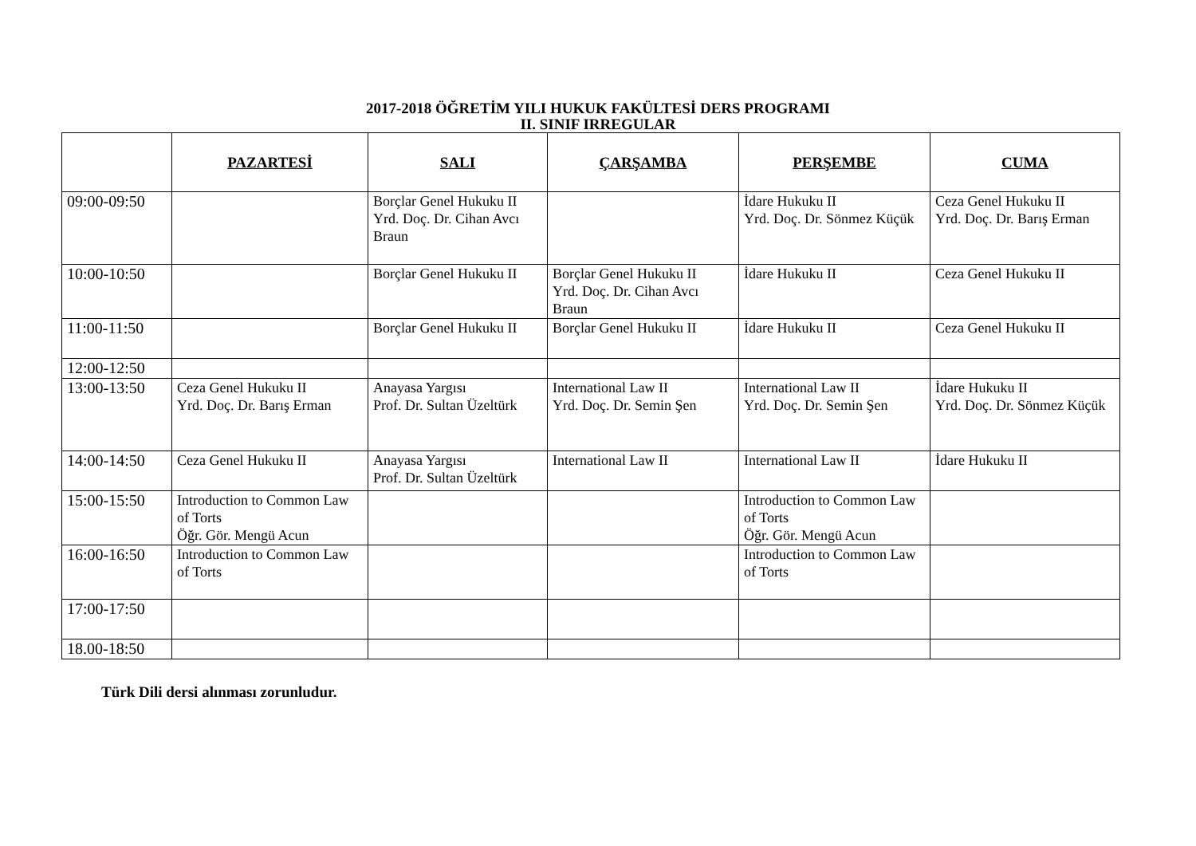2017-2018 ÖĞRETİM YILI HUKUK FAKÜLTESİ DERS PROGRAMI
II. SINIF IRREGULAR
| | PAZARTESİ | SALI | ÇARŞAMBA | PERŞEMBE | CUMA |
| --- | --- | --- | --- | --- | --- |
| 09:00-09:50 | | Borçlar Genel Hukuku II Yrd. Doç. Dr. Cihan Avcı Braun | | İdare Hukuku II Yrd. Doç. Dr. Sönmez Küçük | Ceza Genel Hukuku II Yrd. Doç. Dr. Barış Erman |
| 10:00-10:50 | | Borçlar Genel Hukuku II | Borçlar Genel Hukuku II Yrd. Doç. Dr. Cihan Avcı Braun | İdare Hukuku II | Ceza Genel Hukuku II |
| 11:00-11:50 | | Borçlar Genel Hukuku II | Borçlar Genel Hukuku II | İdare Hukuku II | Ceza Genel Hukuku II |
| 12:00-12:50 | | | | | |
| 13:00-13:50 | Ceza Genel Hukuku II Yrd. Doç. Dr. Barış Erman | Anayasa Yargısı Prof. Dr. Sultan Üzeltürk | International Law II Yrd. Doç. Dr. Semin Şen | International Law II Yrd. Doç. Dr. Semin Şen | İdare Hukuku II Yrd. Doç. Dr. Sönmez Küçük |
| 14:00-14:50 | Ceza Genel Hukuku II | Anayasa Yargısı Prof. Dr. Sultan Üzeltürk | International Law II | International Law II | İdare Hukuku II |
| 15:00-15:50 | Introduction to Common Law of Torts Öğr. Gör. Mengü Acun | | | Introduction to Common Law of Torts Öğr. Gör. Mengü Acun | |
| 16:00-16:50 | Introduction to Common Law of Torts | | | Introduction to Common Law of Torts | |
| 17:00-17:50 | | | | | |
| 18.00-18:50 | | | | | |
Türk Dili dersi alınması zorunludur.